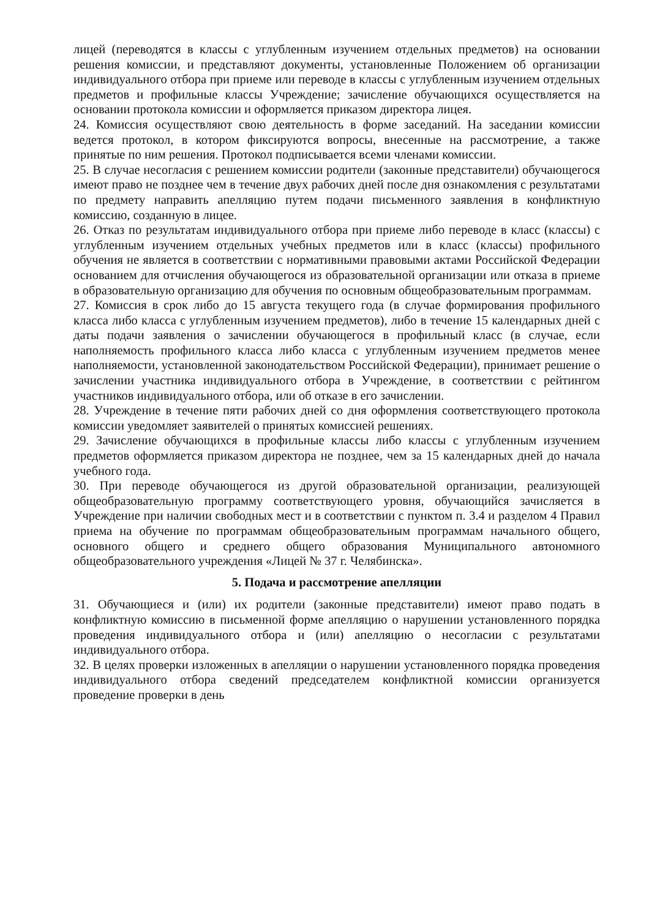лицей (переводятся в классы с углубленным изучением отдельных предметов) на основании решения комиссии, и представляют документы, установленные Положением об организации индивидуального отбора при приеме или переводе в классы с углубленным изучением отдельных предметов и профильные классы Учреждение; зачисление обучающихся осуществляется на основании протокола комиссии и оформляется приказом директора лицея.
24. Комиссия осуществляют свою деятельность в форме заседаний. На заседании комиссии ведется протокол, в котором фиксируются вопросы, внесенные на рассмотрение, а также принятые по ним решения. Протокол подписывается всеми членами комиссии.
25. В случае несогласия с решением комиссии родители (законные представители) обучающегося имеют право не позднее чем в течение двух рабочих дней после дня ознакомления с результатами по предмету направить апелляцию путем подачи письменного заявления в конфликтную комиссию, созданную в лицее.
26. Отказ по результатам индивидуального отбора при приеме либо переводе в класс (классы) с углубленным изучением отдельных учебных предметов или в класс (классы) профильного обучения не является в соответствии с нормативными правовыми актами Российской Федерации основанием для отчисления обучающегося из образовательной организации или отказа в приеме в образовательную организацию для обучения по основным общеобразовательным программам.
27. Комиссия в срок либо до 15 августа текущего года (в случае формирования профильного класса либо класса с углубленным изучением предметов), либо в течение 15 календарных дней с даты подачи заявления о зачислении обучающегося в профильный класс (в случае, если наполняемость профильного класса либо класса с углубленным изучением предметов менее наполняемости, установленной законодательством Российской Федерации), принимает решение о зачислении участника индивидуального отбора в Учреждение, в соответствии с рейтингом участников индивидуального отбора, или об отказе в его зачислении.
28. Учреждение в течение пяти рабочих дней со дня оформления соответствующего протокола комиссии уведомляет заявителей о принятых комиссией решениях.
29. Зачисление обучающихся в профильные классы либо классы с углубленным изучением предметов оформляется приказом директора не позднее, чем за 15 календарных дней до начала учебного года.
30. При переводе обучающегося из другой образовательной организации, реализующей общеобразовательную программу соответствующего уровня, обучающийся зачисляется в Учреждение при наличии свободных мест и в соответствии с пунктом п. 3.4 и разделом 4 Правил приема на обучение по программам общеобразовательным программам начального общего, основного общего и среднего общего образования Муниципального автономного общеобразовательного учреждения «Лицей № 37 г. Челябинска».
5. Подача и рассмотрение апелляции
31. Обучающиеся и (или) их родители (законные представители) имеют право подать в конфликтную комиссию в письменной форме апелляцию о нарушении установленного порядка проведения индивидуального отбора и (или) апелляцию о несогласии с результатами индивидуального отбора.
32. В целях проверки изложенных в апелляции о нарушении установленного порядка проведения индивидуального отбора сведений председателем конфликтной комиссии организуется проведение проверки в день